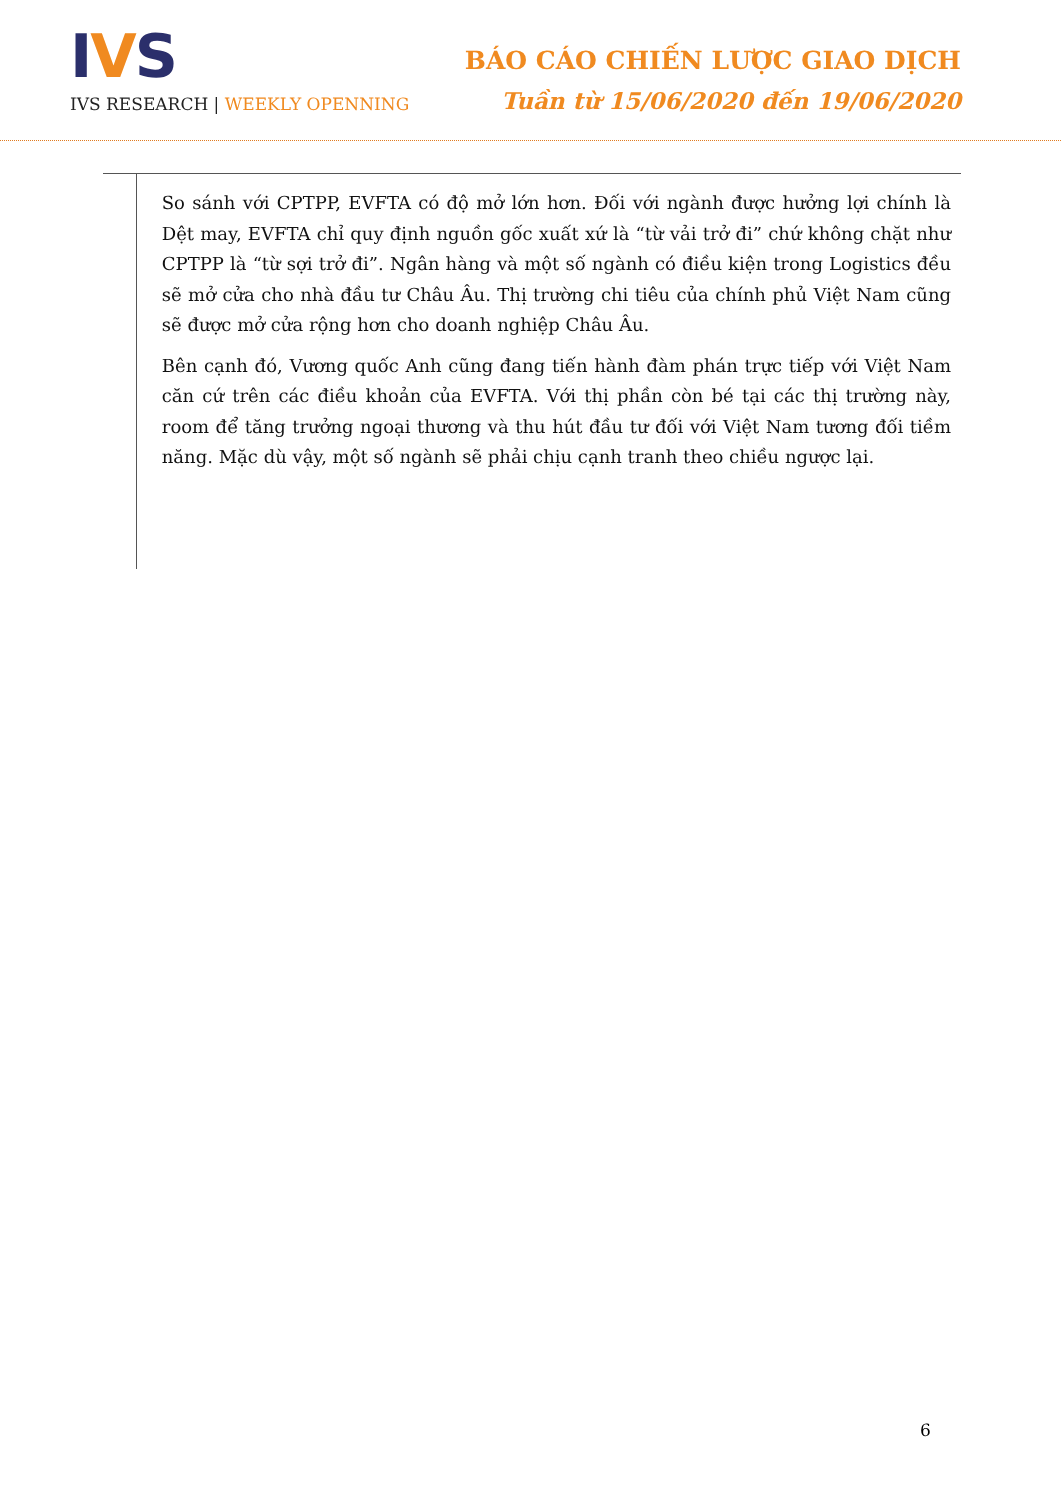IVS
IVS RESEARCH | WEEKLY OPENNING
BÁO CÁO CHIẾN LƯỢC GIAO DỊCH
Tuần từ 15/06/2020 đến 19/06/2020
So sánh với CPTPP, EVFTA có độ mở lớn hơn. Đối với ngành được hưởng lợi chính là Dệt may, EVFTA chỉ quy định nguồn gốc xuất xứ là “từ vải trở đi” chứ không chặt như CPTPP là “từ sợi trở đi”. Ngân hàng và một số ngành có điều kiện trong Logistics đều sẽ mở cửa cho nhà đầu tư Châu Âu. Thị trường chi tiêu của chính phủ Việt Nam cũng sẽ được mở cửa rộng hơn cho doanh nghiệp Châu Âu.
Bên cạnh đó, Vương quốc Anh cũng đang tiến hành đàm phán trực tiếp với Việt Nam căn cứ trên các điều khoản của EVFTA. Với thị phần còn bé tại các thị trường này, room để tăng trưởng ngoại thương và thu hút đầu tư đối với Việt Nam tương đối tiềm năng. Mặc dù vậy, một số ngành sẽ phải chịu cạnh tranh theo chiều ngược lại.
6